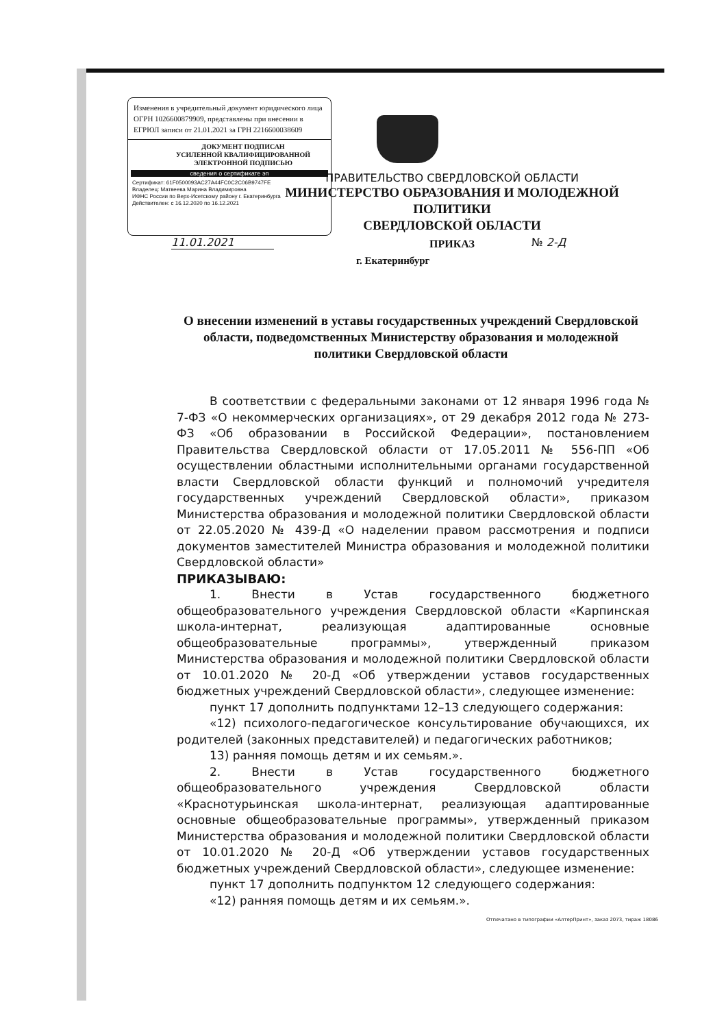Изменения в учредительный документ юридического лица ОГРН 1026600879909, представлены при внесении в ЕГРЮЛ записи от 21.01.2021 за ГРН 2216600038609
ДОКУМЕНТ ПОДПИСАН
УСИЛЕННОЙ КВАЛИФИЦИРОВАННОЙ
ЭЛЕКТРОННОЙ ПОДПИСЬЮ
сведения о сертификате эп
Сертификат: 61F0500093AC27A44FC0C2C06B9747FE
Владелец: Матвеева Марина Владимировна
ИФНС России по Верх-Исетскому району г. Екатеринбурга
Действителен: с 16.12.2020 по 16.12.2021
ПРАВИТЕЛЬСТВО СВЕРДЛОВСКОЙ ОБЛАСТИ
МИНИСТЕРСТВО ОБРАЗОВАНИЯ И МОЛОДЕЖНОЙ ПОЛИТИКИ
СВЕРДЛОВСКОЙ ОБЛАСТИ
ПРИКАЗ
11.01.2021 № 2-Д
г. Екатеринбург
О внесении изменений в уставы государственных учреждений Свердловской области, подведомственных Министерству образования и молодежной политики Свердловской области
В соответствии с федеральными законами от 12 января 1996 года № 7-ФЗ «О некоммерческих организациях», от 29 декабря 2012 года № 273-ФЗ «Об образовании в Российской Федерации», постановлением Правительства Свердловской области от 17.05.2011 № 556-ПП «Об осуществлении областными исполнительными органами государственной власти Свердловской области функций и полномочий учредителя государственных учреждений Свердловской области», приказом Министерства образования и молодежной политики Свердловской области от 22.05.2020 № 439-Д «О наделении правом рассмотрения и подписи документов заместителей Министра образования и молодежной политики Свердловской области»
ПРИКАЗЫВАЮ:
1. Внести в Устав государственного бюджетного общеобразовательного учреждения Свердловской области «Карпинская школа-интернат, реализующая адаптированные основные общеобразовательные программы», утвержденный приказом Министерства образования и молодежной политики Свердловской области от 10.01.2020 № 20-Д «Об утверждении уставов государственных бюджетных учреждений Свердловской области», следующее изменение:
пункт 17 дополнить подпунктами 12–13 следующего содержания:
«12) психолого-педагогическое консультирование обучающихся, их родителей (законных представителей) и педагогических работников;
13) ранняя помощь детям и их семьям.».
2. Внести в Устав государственного бюджетного общеобразовательного учреждения Свердловской области «Краснотурьинская школа-интернат, реализующая адаптированные основные общеобразовательные программы», утвержденный приказом Министерства образования и молодежной политики Свердловской области от 10.01.2020 № 20-Д «Об утверждении уставов государственных бюджетных учреждений Свердловской области», следующее изменение:
пункт 17 дополнить подпунктом 12 следующего содержания:
«12) ранняя помощь детям и их семьям.».
Отпечатано в типографии «АлтерПринт», заказ 2073, тираж 18086